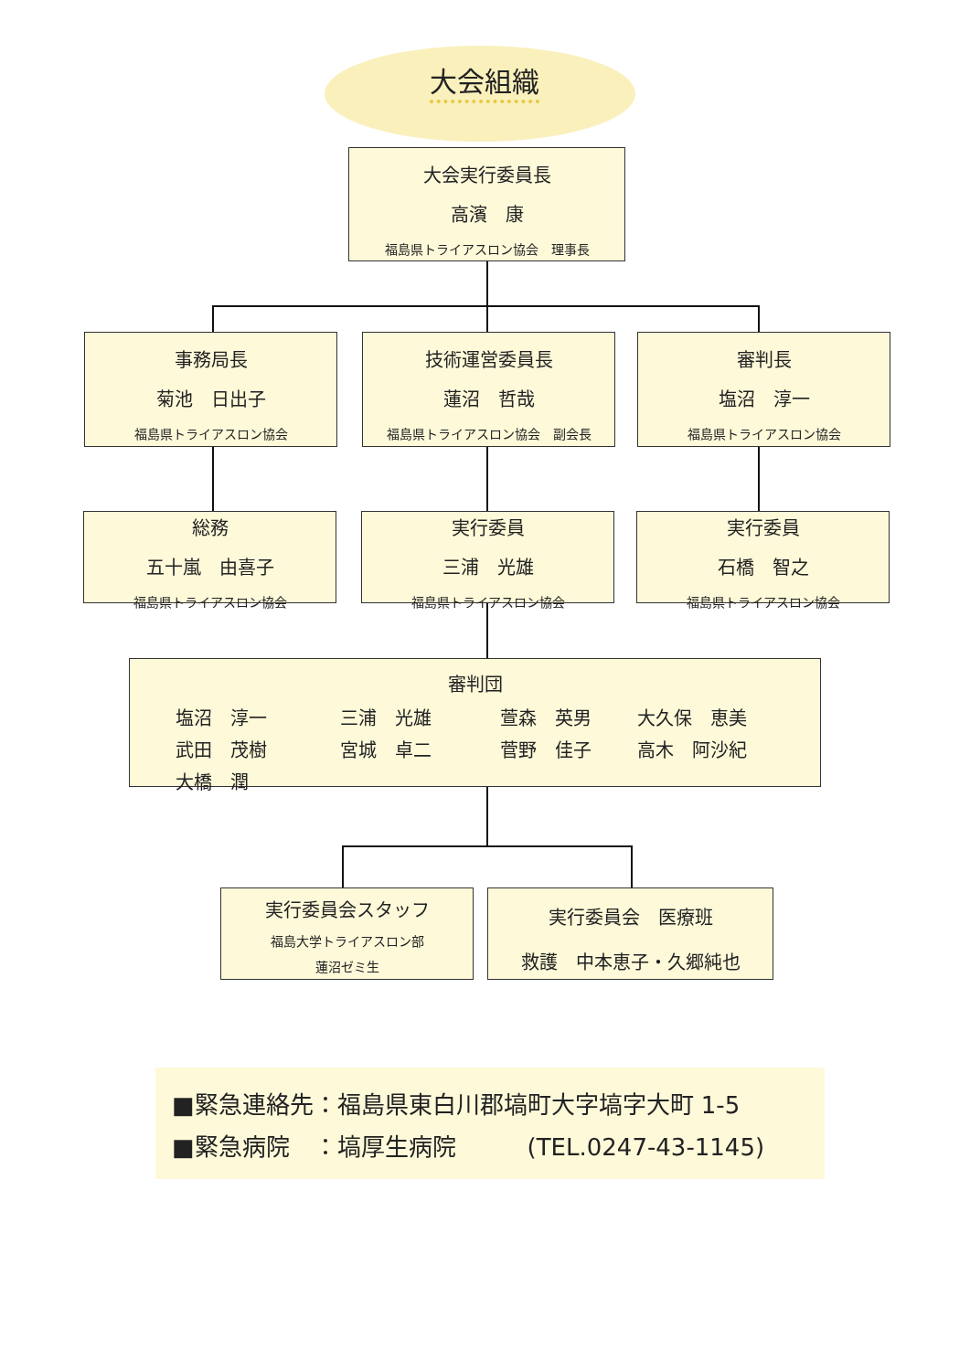大会組織
大会実行委員長
高濱　康
福島県トライアスロン協会　理事長
事務局長
菊池　日出子
福島県トライアスロン協会
技術運営委員長
蓮沼　哲哉
福島県トライアスロン協会　副会長
審判長
塩沼　淳一
福島県トライアスロン協会
総務
五十嵐　由喜子
福島県トライアスロン協会
実行委員
三浦　光雄
福島県トライアスロン協会
実行委員
石橋　智之
福島県トライアスロン協会
審判団
塩沼　淳一 三浦　光雄 萱森　英男 大久保　恵美 武田　茂樹 宮城　卓二 菅野　佳子 高木　阿沙紀 大橋　潤
実行委員会スタッフ
福島大学トライアスロン部
蓮沼ゼミ生
実行委員会　医療班
救護　中本恵子・久郷純也
■緊急連絡先：福島県東白川郡塙町大字塙字大町 1-5
■緊急病院　：塙厚生病院　　　(TEL.0247-43-1145)